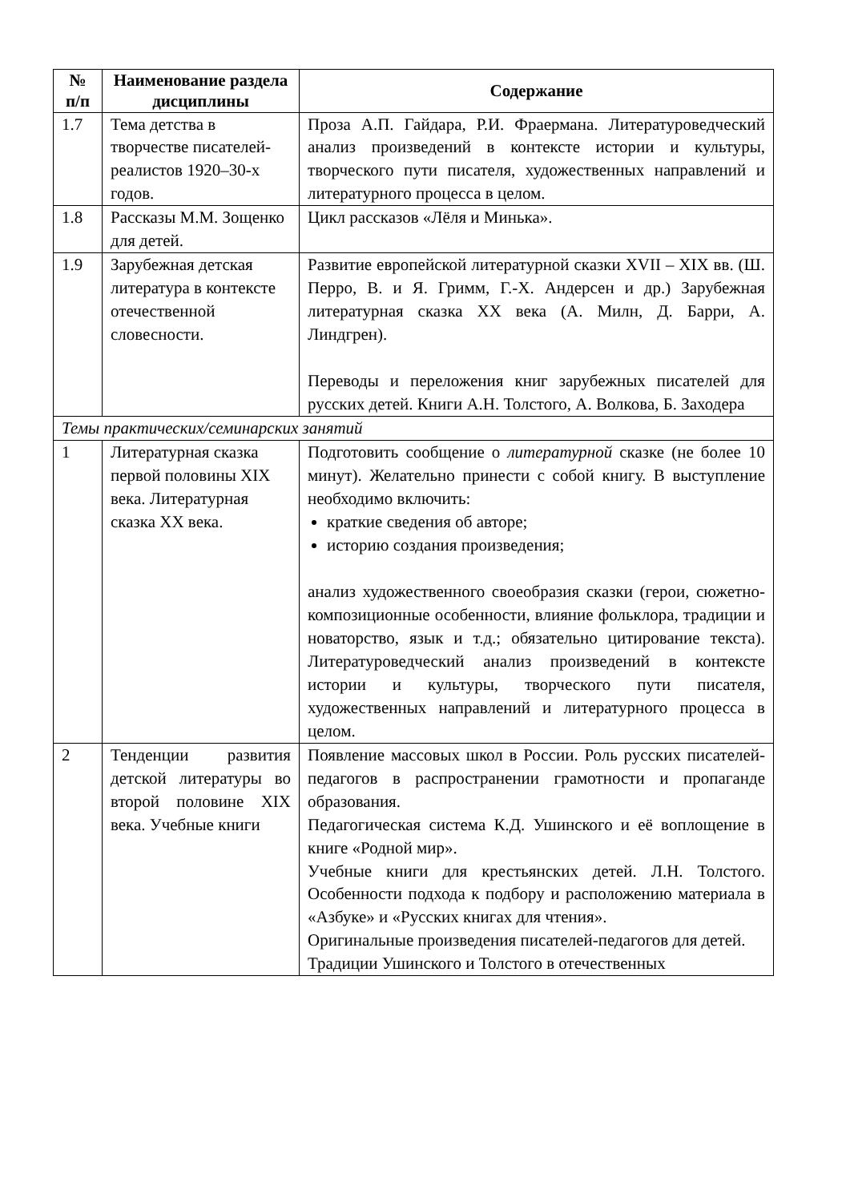| № п/п | Наименование раздела дисциплины | Содержание |
| --- | --- | --- |
| 1.7 | Тема детства в творчестве писателей-реалистов 1920–30-х годов. | Проза А.П. Гайдара, Р.И. Фраермана. Литературоведческий анализ произведений в контексте истории и культуры, творческого пути писателя, художественных направлений и литературного процесса в целом. |
| 1.8 | Рассказы М.М. Зощенко для детей. | Цикл рассказов «Лёля и Минька». |
| 1.9 | Зарубежная детская литература в контексте отечественной словесности. | Развитие европейской литературной сказки XVII – XIX вв. (Ш. Перро, В. и Я. Гримм, Г.-Х. Андерсен и др.) Зарубежная литературная сказка XX века (А. Милн, Д. Барри, А. Линдгрен). Переводы и переложения книг зарубежных писателей для русских детей. Книги А.Н. Толстого, А. Волкова, Б. Заходера |
| Темы практических/семинарских занятий | | |
| 1 | Литературная сказка первой половины XIX века. Литературная сказка XX века. | Подготовить сообщение о литературной сказке (не более 10 минут). Желательно принести с собой книгу. В выступление необходимо включить: краткие сведения об авторе; историю создания произведения; анализ художественного своеобразия сказки (герои, сюжетно-композиционные особенности, влияние фольклора, традиции и новаторство, язык и т.д.; обязательно цитирование текста). Литературоведческий анализ произведений в контексте истории и культуры, творческого пути писателя, художественных направлений и литературного процесса в целом. |
| 2 | Тенденции развития детской литературы во второй половине XIX века. Учебные книги | Появление массовых школ в России. Роль русских писателей-педагогов в распространении грамотности и пропаганде образования. Педагогическая система К.Д. Ушинского и её воплощение в книге «Родной мир». Учебные книги для крестьянских детей. Л.Н. Толстого. Особенности подхода к подбору и расположению материала в «Азбуке» и «Русских книгах для чтения». Оригинальные произведения писателей-педагогов для детей. Традиции Ушинского и Толстого в отечественных |